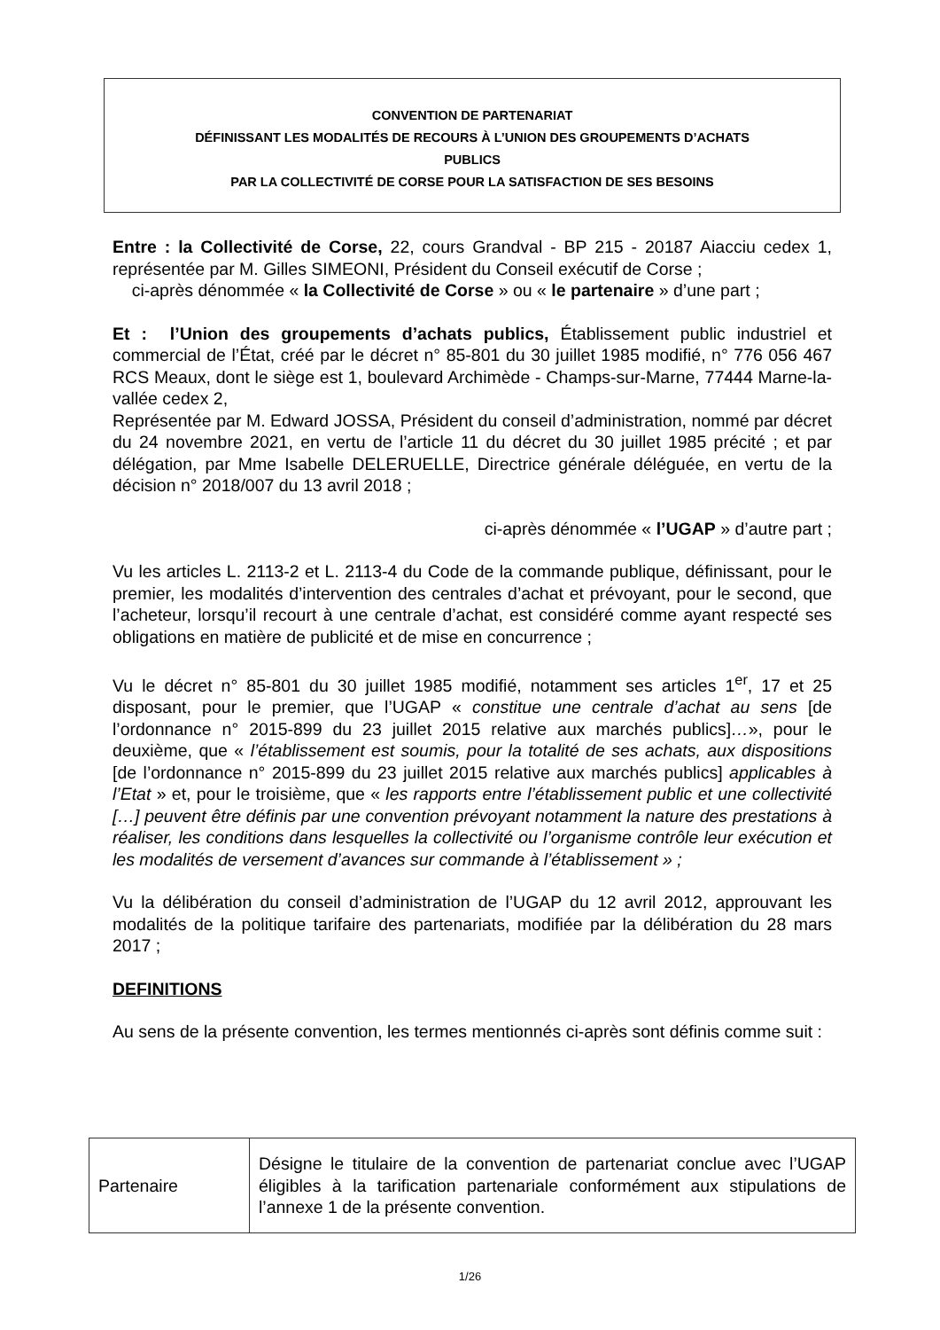CONVENTION DE PARTENARIAT
DÉFINISSANT LES MODALITÉS DE RECOURS À L’UNION DES GROUPEMENTS D’ACHATS
PUBLICS
PAR LA COLLECTIVITÉ DE CORSE POUR LA SATISFACTION DE SES BESOINS
Entre : la Collectivité de Corse, 22, cours Grandval - BP 215 - 20187 Aiacciu cedex 1, représentée par M. Gilles SIMEONI, Président du Conseil exécutif de Corse ;
ci-après dénommée « la Collectivité de Corse » ou « le partenaire » d’une part ;
Et : l’Union des groupements d’achats publics, Établissement public industriel et commercial de l’État, créé par le décret n° 85-801 du 30 juillet 1985 modifié, n° 776 056 467 RCS Meaux, dont le siège est 1, boulevard Archimède - Champs-sur-Marne, 77444 Marne-la-vallée cedex 2,
Représentée par M. Edward JOSSA, Président du conseil d’administration, nommé par décret du 24 novembre 2021, en vertu de l’article 11 du décret du 30 juillet 1985 précité ; et par délégation, par Mme Isabelle DELERUELLE, Directrice générale déléguée, en vertu de la décision n° 2018/007 du 13 avril 2018 ;
ci-après dénommée « l’UGAP » d’autre part ;
Vu les articles L. 2113-2 et L. 2113-4 du Code de la commande publique, définissant, pour le premier, les modalités d’intervention des centrales d’achat et prévoyant, pour le second, que l’acheteur, lorsqu’il recourt à une centrale d’achat, est considéré comme ayant respecté ses obligations en matière de publicité et de mise en concurrence ;
Vu le décret n° 85-801 du 30 juillet 1985 modifié, notamment ses articles 1<sup>er</sup>, 17 et 25 disposant, pour le premier, que l’UGAP « constitue une centrale d’achat au sens [de l’ordonnance n° 2015-899 du 23 juillet 2015 relative aux marchés publics]…», pour le deuxième, que « l’établissement est soumis, pour la totalité de ses achats, aux dispositions [de l’ordonnance n° 2015-899 du 23 juillet 2015 relative aux marchés publics] applicables à l’Etat » et, pour le troisième, que « les rapports entre l’établissement public et une collectivité […] peuvent être définis par une convention prévoyant notamment la nature des prestations à réaliser, les conditions dans lesquelles la collectivité ou l’organisme contrôle leur exécution et les modalités de versement d’avances sur commande à l’établissement » ;
Vu la délibération du conseil d’administration de l’UGAP du 12 avril 2012, approuvant les modalités de la politique tarifaire des partenariats, modifiée par la délibération du 28 mars 2017 ;
DEFINITIONS
Au sens de la présente convention, les termes mentionnés ci-après sont définis comme suit :
| Partenaire | Désigne le titulaire de la convention de partenariat conclue avec l’UGAP éligibles à la tarification partenariale conformément aux stipulations de l’annexe 1 de la présente convention. |
1/26